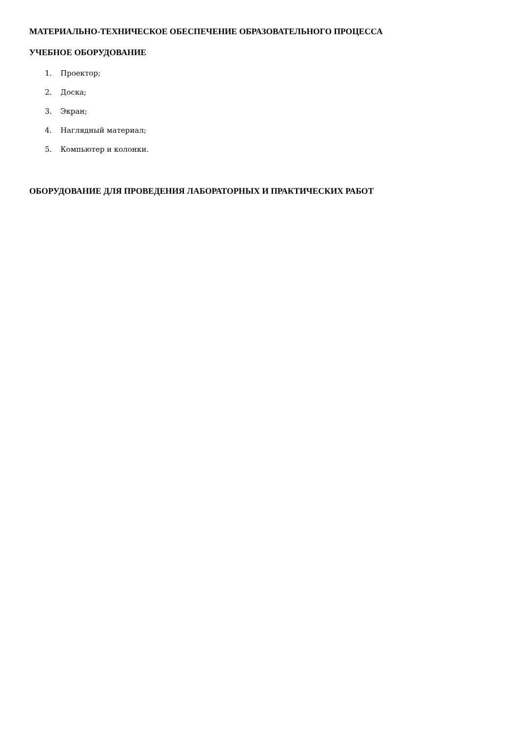МАТЕРИАЛЬНО-ТЕХНИЧЕСКОЕ ОБЕСПЕЧЕНИЕ ОБРАЗОВАТЕЛЬНОГО ПРОЦЕССА
УЧЕБНОЕ ОБОРУДОВАНИЕ
1. Проектор;
2. Доска;
3. Экран;
4. Наглядный материал;
5. Компьютер и колонки.
ОБОРУДОВАНИЕ ДЛЯ ПРОВЕДЕНИЯ ЛАБОРАТОРНЫХ И ПРАКТИЧЕСКИХ РАБОТ